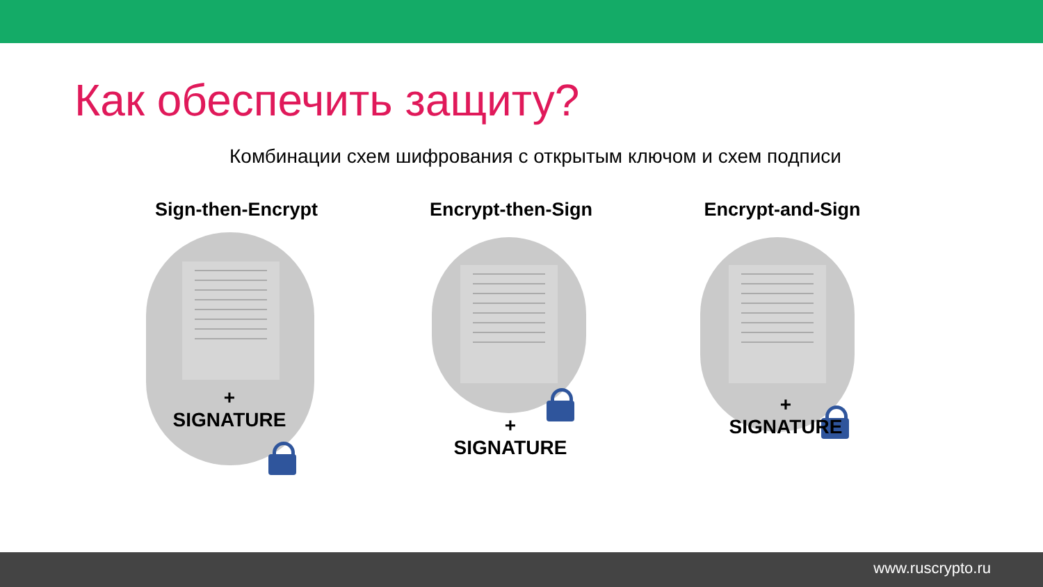Как обеспечить защиту?
Комбинации схем шифрования с открытым ключом и схем подписи
Sign-then-Encrypt
+
SIGNATURE
Encrypt-then-Sign
+
SIGNATURE
Encrypt-and-Sign
+
SIGNATURE
www.ruscrypto.ru